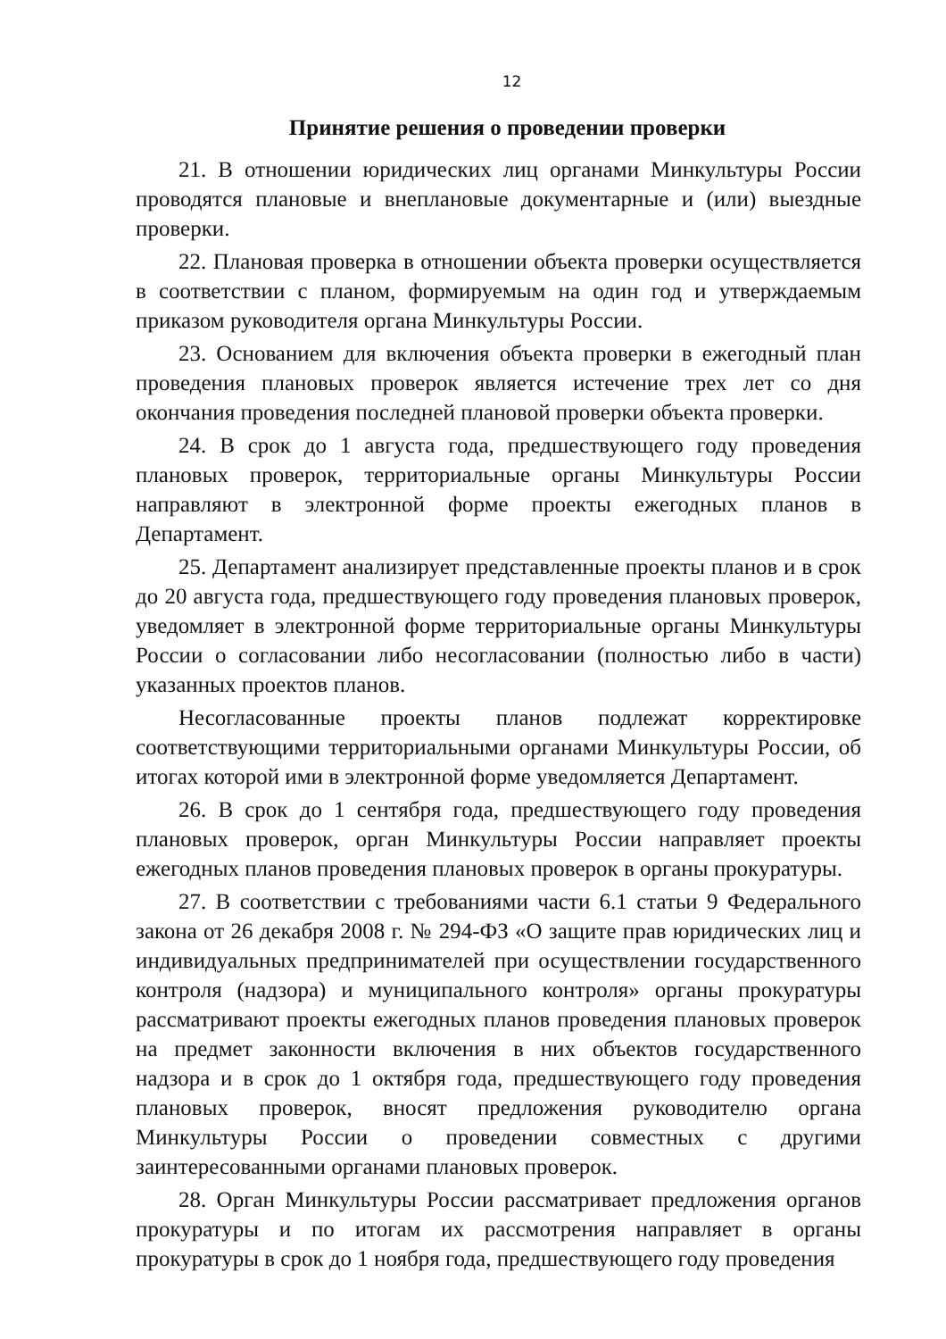12
Принятие решения о проведении проверки
21. В отношении юридических лиц органами Минкультуры России проводятся плановые и внеплановые документарные и (или) выездные проверки.
22. Плановая проверка в отношении объекта проверки осуществляется в соответствии с планом, формируемым на один год и утверждаемым приказом руководителя органа Минкультуры России.
23. Основанием для включения объекта проверки в ежегодный план проведения плановых проверок является истечение трех лет со дня окончания проведения последней плановой проверки объекта проверки.
24. В срок до 1 августа года, предшествующего году проведения плановых проверок, территориальные органы Минкультуры России направляют в электронной форме проекты ежегодных планов в Департамент.
25. Департамент анализирует представленные проекты планов и в срок до 20 августа года, предшествующего году проведения плановых проверок, уведомляет в электронной форме территориальные органы Минкультуры России о согласовании либо несогласовании (полностью либо в части) указанных проектов планов.
Несогласованные проекты планов подлежат корректировке соответствующими территориальными органами Минкультуры России, об итогах которой ими в электронной форме уведомляется Департамент.
26. В срок до 1 сентября года, предшествующего году проведения плановых проверок, орган Минкультуры России направляет проекты ежегодных планов проведения плановых проверок в органы прокуратуры.
27. В соответствии с требованиями части 6.1 статьи 9 Федерального закона от 26 декабря 2008 г. № 294-ФЗ «О защите прав юридических лиц и индивидуальных предпринимателей при осуществлении государственного контроля (надзора) и муниципального контроля» органы прокуратуры рассматривают проекты ежегодных планов проведения плановых проверок на предмет законности включения в них объектов государственного надзора и в срок до 1 октября года, предшествующего году проведения плановых проверок, вносят предложения руководителю органа Минкультуры России о проведении совместных с другими заинтересованными органами плановых проверок.
28. Орган Минкультуры России рассматривает предложения органов прокуратуры и по итогам их рассмотрения направляет в органы прокуратуры в срок до 1 ноября года, предшествующего году проведения